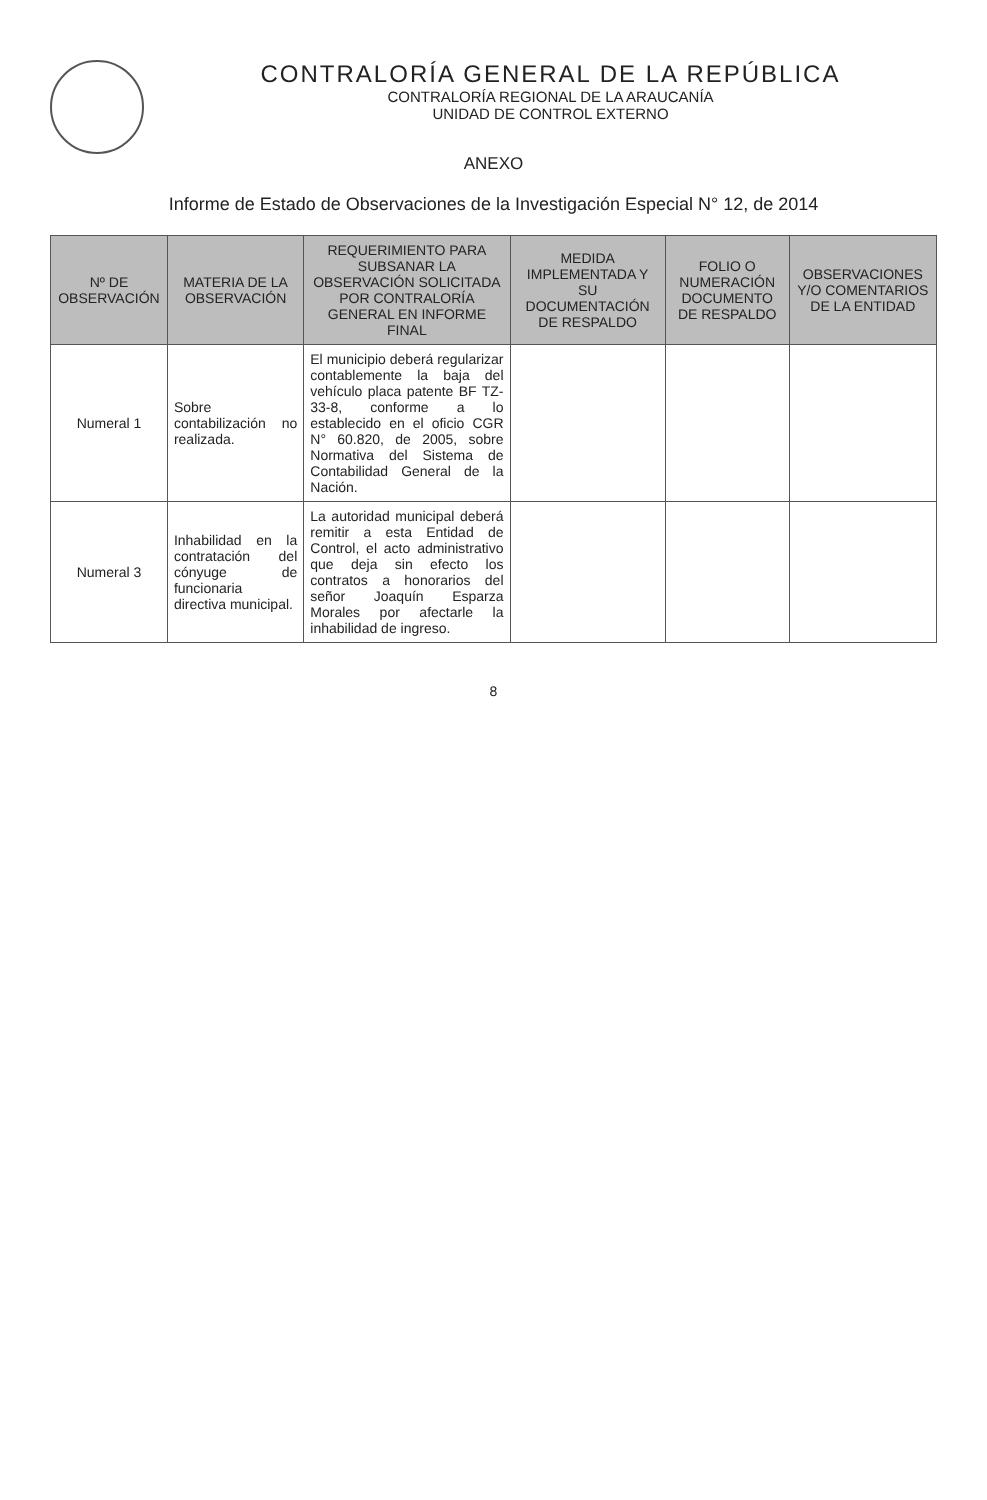CONTRALORÍA GENERAL DE LA REPÚBLICA
CONTRALORÍA REGIONAL DE LA ARAUCANÍA
UNIDAD DE CONTROL EXTERNO
ANEXO
Informe de Estado de Observaciones de la Investigación Especial N° 12, de 2014
| Nº DE OBSERVACIÓN | MATERIA DE LA OBSERVACIÓN | REQUERIMIENTO PARA SUBSANAR LA OBSERVACIÓN SOLICITADA POR CONTRALORÍA GENERAL EN INFORME FINAL | MEDIDA IMPLEMENTADA Y SU DOCUMENTACIÓN DE RESPALDO | FOLIO O NUMERACIÓN DOCUMENTO DE RESPALDO | OBSERVACIONES Y/O COMENTARIOS DE LA ENTIDAD |
| --- | --- | --- | --- | --- | --- |
| Numeral 1 | Sobre contabilización no realizada. | El municipio deberá regularizar contablemente la baja del vehículo placa patente BF TZ-33-8, conforme a lo establecido en el oficio CGR N° 60.820, de 2005, sobre Normativa del Sistema de Contabilidad General de la Nación. | | | |
| Numeral 3 | Inhabilidad en la contratación del cónyuge de funcionaria directiva municipal. | La autoridad municipal deberá remitir a esta Entidad de Control, el acto administrativo que deja sin efecto los contratos a honorarios del señor Joaquín Esparza Morales por afectarle la inhabilidad de ingreso. | | | |
8